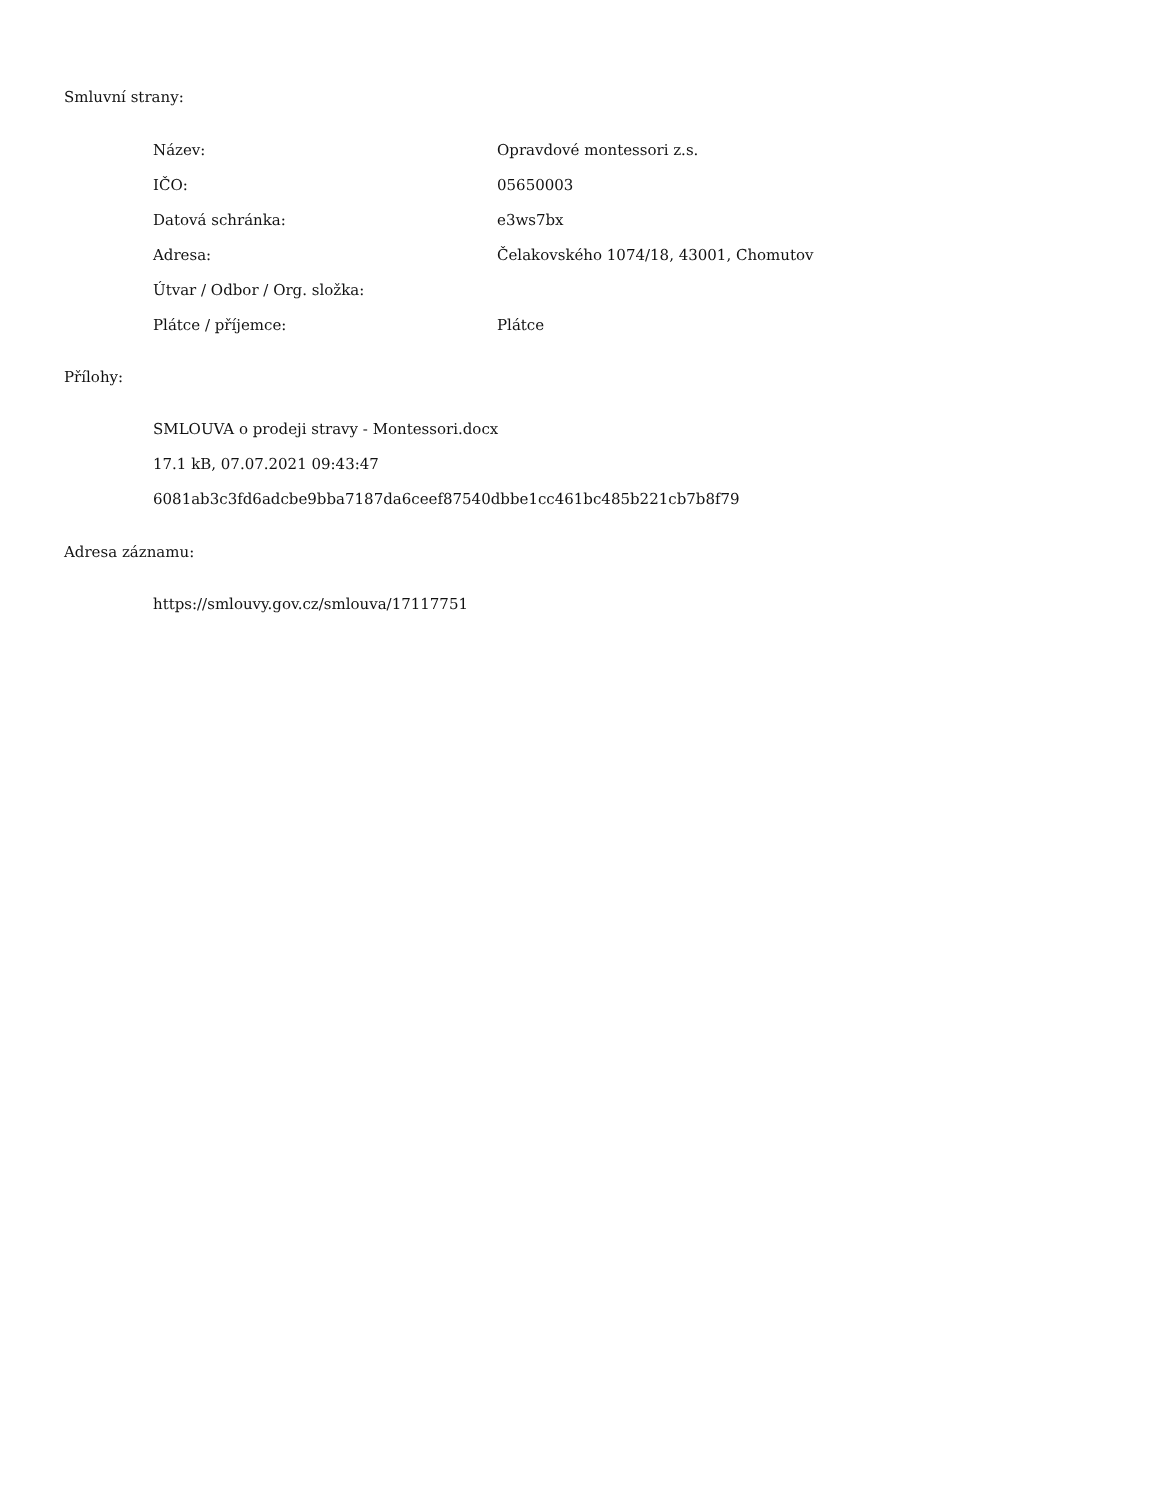Smluvní strany:
| Název: | Opravdové montessori z.s. |
| IČO: | 05650003 |
| Datová schránka: | e3ws7bx |
| Adresa: | Čelakovského 1074/18, 43001, Chomutov |
| Útvar / Odbor / Org. složka: | |
| Plátce / příjemce: | Plátce |
Přílohy:
SMLOUVA o prodeji stravy - Montessori.docx
17.1 kB, 07.07.2021 09:43:47
6081ab3c3fd6adcbe9bba7187da6ceef87540dbbe1cc461bc485b221cb7b8f79
Adresa záznamu:
https://smlouvy.gov.cz/smlouva/17117751